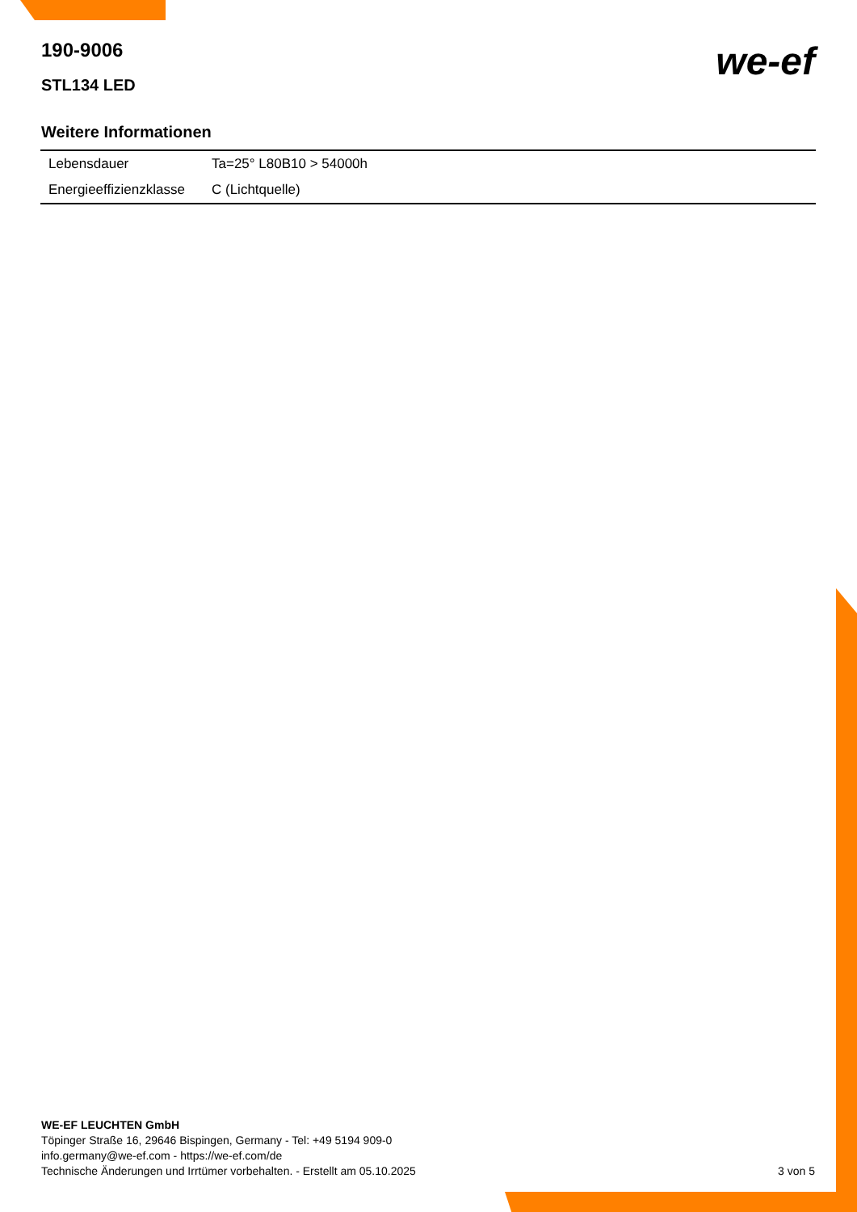190-9006
STL134 LED
we-ef
Weitere Informationen
| Lebensdauer | Ta=25° L80B10 > 54000h |
| Energieeffizienzklasse | C (Lichtquelle) |
WE-EF LEUCHTEN GmbH
Töpinger Straße 16, 29646 Bispingen, Germany - Tel: +49 5194 909-0
info.germany@we-ef.com - https://we-ef.com/de
Technische Änderungen und Irrtümer vorbehalten. - Erstellt am 05.10.2025
3 von 5